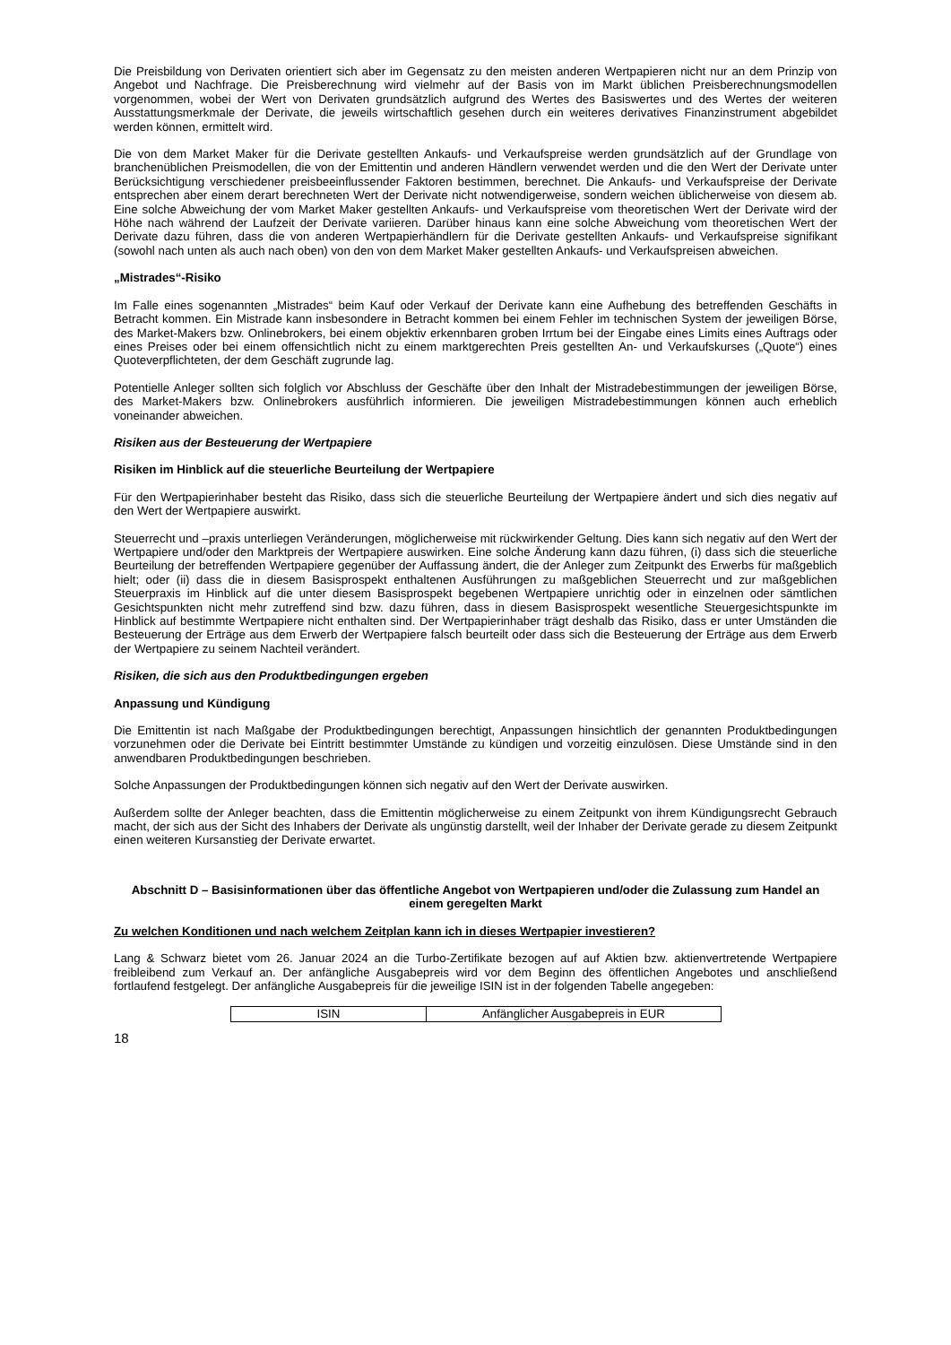Die Preisbildung von Derivaten orientiert sich aber im Gegensatz zu den meisten anderen Wertpapieren nicht nur an dem Prinzip von Angebot und Nachfrage. Die Preisberechnung wird vielmehr auf der Basis von im Markt üblichen Preisberechnungsmodellen vorgenommen, wobei der Wert von Derivaten grundsätzlich aufgrund des Wertes des Basiswertes und des Wertes der weiteren Ausstattungsmerkmale der Derivate, die jeweils wirtschaftlich gesehen durch ein weiteres derivatives Finanzinstrument abgebildet werden können, ermittelt wird.
Die von dem Market Maker für die Derivate gestellten Ankaufs- und Verkaufspreise werden grundsätzlich auf der Grundlage von branchenüblichen Preismodellen, die von der Emittentin und anderen Händlern verwendet werden und die den Wert der Derivate unter Berücksichtigung verschiedener preisbeeinflussender Faktoren bestimmen, berechnet. Die Ankaufs- und Verkaufspreise der Derivate entsprechen aber einem derart berechneten Wert der Derivate nicht notwendigerweise, sondern weichen üblicherweise von diesem ab. Eine solche Abweichung der vom Market Maker gestellten Ankaufs- und Verkaufspreise vom theoretischen Wert der Derivate wird der Höhe nach während der Laufzeit der Derivate variieren. Darüber hinaus kann eine solche Abweichung vom theoretischen Wert der Derivate dazu führen, dass die von anderen Wertpapierhändlern für die Derivate gestellten Ankaufs- und Verkaufspreise signifikant (sowohl nach unten als auch nach oben) von den von dem Market Maker gestellten Ankaufs- und Verkaufspreisen abweichen.
„Mistrades“-Risiko
Im Falle eines sogenannten „Mistrades“ beim Kauf oder Verkauf der Derivate kann eine Aufhebung des betreffenden Geschäfts in Betracht kommen. Ein Mistrade kann insbesondere in Betracht kommen bei einem Fehler im technischen System der jeweiligen Börse, des Market-Makers bzw. Onlinebrokers, bei einem objektiv erkennbaren groben Irrtum bei der Eingabe eines Limits eines Auftrags oder eines Preises oder bei einem offensichtlich nicht zu einem marktgerechten Preis gestellten An- und Verkaufskurses („Quote“) eines Quoteverpflichteten, der dem Geschäft zugrunde lag.
Potentielle Anleger sollten sich folglich vor Abschluss der Geschäfte über den Inhalt der Mistradebestimmungen der jeweiligen Börse, des Market-Makers bzw. Onlinebrokers ausführlich informieren. Die jeweiligen Mistradebestimmungen können auch erheblich voneinander abweichen.
Risiken aus der Besteuerung der Wertpapiere
Risiken im Hinblick auf die steuerliche Beurteilung der Wertpapiere
Für den Wertpapierinhaber besteht das Risiko, dass sich die steuerliche Beurteilung der Wertpapiere ändert und sich dies negativ auf den Wert der Wertpapiere auswirkt.
Steuerrecht und –praxis unterliegen Veränderungen, möglicherweise mit rückwirkender Geltung. Dies kann sich negativ auf den Wert der Wertpapiere und/oder den Marktpreis der Wertpapiere auswirken. Eine solche Änderung kann dazu führen, (i) dass sich die steuerliche Beurteilung der betreffenden Wertpapiere gegenüber der Auffassung ändert, die der Anleger zum Zeitpunkt des Erwerbs für maßgeblich hielt; oder (ii) dass die in diesem Basisprospekt enthaltenen Ausführungen zu maßgeblichen Steuerrecht und zur maßgeblichen Steuerpraxis im Hinblick auf die unter diesem Basisprospekt begebenen Wertpapiere unrichtig oder in einzelnen oder sämtlichen Gesichtspunkten nicht mehr zutreffend sind bzw. dazu führen, dass in diesem Basisprospekt wesentliche Steuergesichtspunkte im Hinblick auf bestimmte Wertpapiere nicht enthalten sind. Der Wertpapierinhaber trägt deshalb das Risiko, dass er unter Umständen die Besteuerung der Erträge aus dem Erwerb der Wertpapiere falsch beurteilt oder dass sich die Besteuerung der Erträge aus dem Erwerb der Wertpapiere zu seinem Nachteil verändert.
Risiken, die sich aus den Produktbedingungen ergeben
Anpassung und Kündigung
Die Emittentin ist nach Maßgabe der Produktbedingungen berechtigt, Anpassungen hinsichtlich der genannten Produktbedingungen vorzunehmen oder die Derivate bei Eintritt bestimmter Umstände zu kündigen und vorzeitig einzulösen. Diese Umstände sind in den anwendbaren Produktbedingungen beschrieben.
Solche Anpassungen der Produktbedingungen können sich negativ auf den Wert der Derivate auswirken.
Außerdem sollte der Anleger beachten, dass die Emittentin möglicherweise zu einem Zeitpunkt von ihrem Kündigungsrecht Gebrauch macht, der sich aus der Sicht des Inhabers der Derivate als ungünstig darstellt, weil der Inhaber der Derivate gerade zu diesem Zeitpunkt einen weiteren Kursanstieg der Derivate erwartet.
Abschnitt D – Basisinformationen über das öffentliche Angebot von Wertpapieren und/oder die Zulassung zum Handel an einem geregelten Markt
Zu welchen Konditionen und nach welchem Zeitplan kann ich in dieses Wertpapier investieren?
Lang & Schwarz bietet vom 26. Januar 2024 an die Turbo-Zertifikate bezogen auf auf Aktien bzw. aktienvertretende Wertpapiere freibleibend zum Verkauf an. Der anfängliche Ausgabepreis wird vor dem Beginn des öffentlichen Angebotes und anschließend fortlaufend festgelegt. Der anfängliche Ausgabepreis für die jeweilige ISIN ist in der folgenden Tabelle angegeben:
| ISIN | Anfänglicher Ausgabepreis in EUR |
18